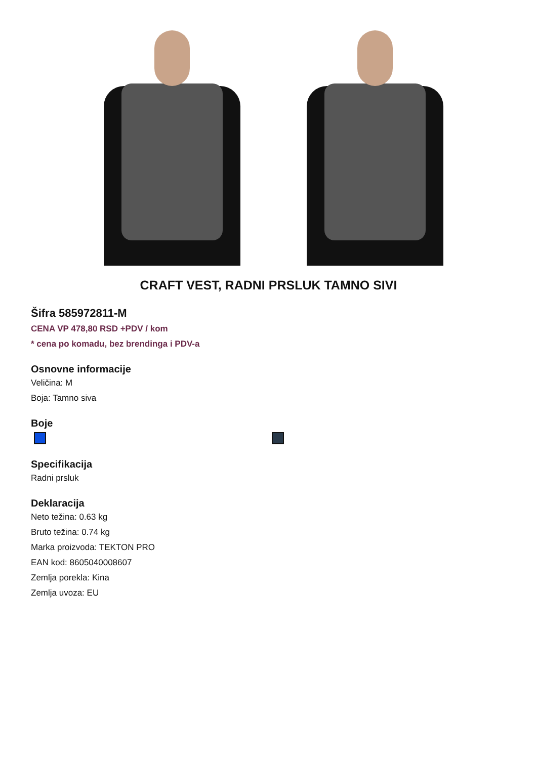CRAFT VEST, RADNI PRSLUK TAMNO SIVI
Šifra 585972811-M
CENA VP 478,80 RSD +PDV / kom
* cena po komadu, bez brendinga i PDV-a
Osnovne informacije
Veličina: M
Boja: Tamno siva
Boje
Specifikacija
Radni prsluk
Deklaracija
Neto težina: 0.63 kg
Bruto težina: 0.74 kg
Marka proizvoda: TEKTON PRO
EAN kod: 8605040008607
Zemlja porekla: Kina
Zemlja uvoza: EU